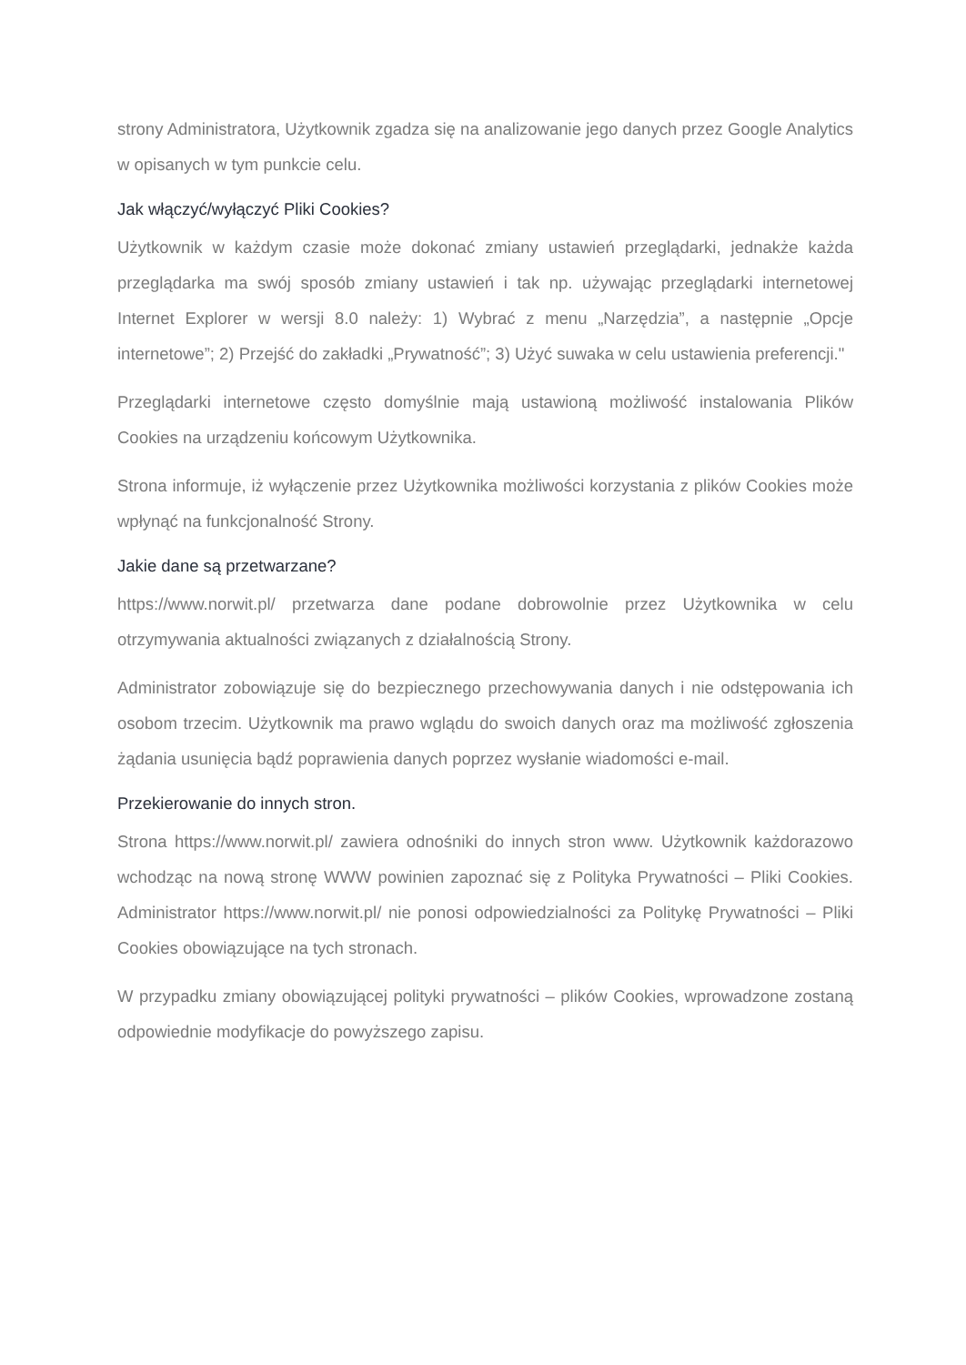strony Administratora, Użytkownik zgadza się na analizowanie jego danych przez Google Analytics w opisanych w tym punkcie celu.
Jak włączyć/wyłączyć Pliki Cookies?
Użytkownik w każdym czasie może dokonać zmiany ustawień przeglądarki, jednakże każda przeglądarka ma swój sposób zmiany ustawień i tak np. używając przeglądarki internetowej Internet Explorer w wersji 8.0 należy: 1) Wybrać z menu „Narzędzia”, a następnie „Opcje internetowe”; 2) Przejść do zakładki „Prywatność”; 3) Użyć suwaka w celu ustawienia preferencji."
Przeglądarki internetowe często domyślnie mają ustawioną możliwość instalowania Plików Cookies na urządzeniu końcowym Użytkownika.
Strona informuje, iż wyłączenie przez Użytkownika możliwości korzystania z plików Cookies może wpłynąć na funkcjonalność Strony.
Jakie dane są przetwarzane?
https://www.norwit.pl/ przetwarza dane podane dobrowolnie przez Użytkownika w celu otrzymywania aktualności związanych z działalnością Strony.
Administrator zobowiązuje się do bezpiecznego przechowywania danych i nie odstępowania ich osobom trzecim. Użytkownik ma prawo wglądu do swoich danych oraz ma możliwość zgłoszenia żądania usunięcia bądź poprawienia danych poprzez wysłanie wiadomości e-mail.
Przekierowanie do innych stron.
Strona https://www.norwit.pl/ zawiera odnośniki do innych stron www. Użytkownik każdorazowo wchodząc na nową stronę WWW powinien zapoznać się z Polityka Prywatności – Pliki Cookies. Administrator https://www.norwit.pl/ nie ponosi odpowiedzialności za Politykę Prywatności – Pliki Cookies obowiązujące na tych stronach.
W przypadku zmiany obowiązującej polityki prywatności – plików Cookies, wprowadzone zostaną odpowiednie modyfikacje do powyższego zapisu.